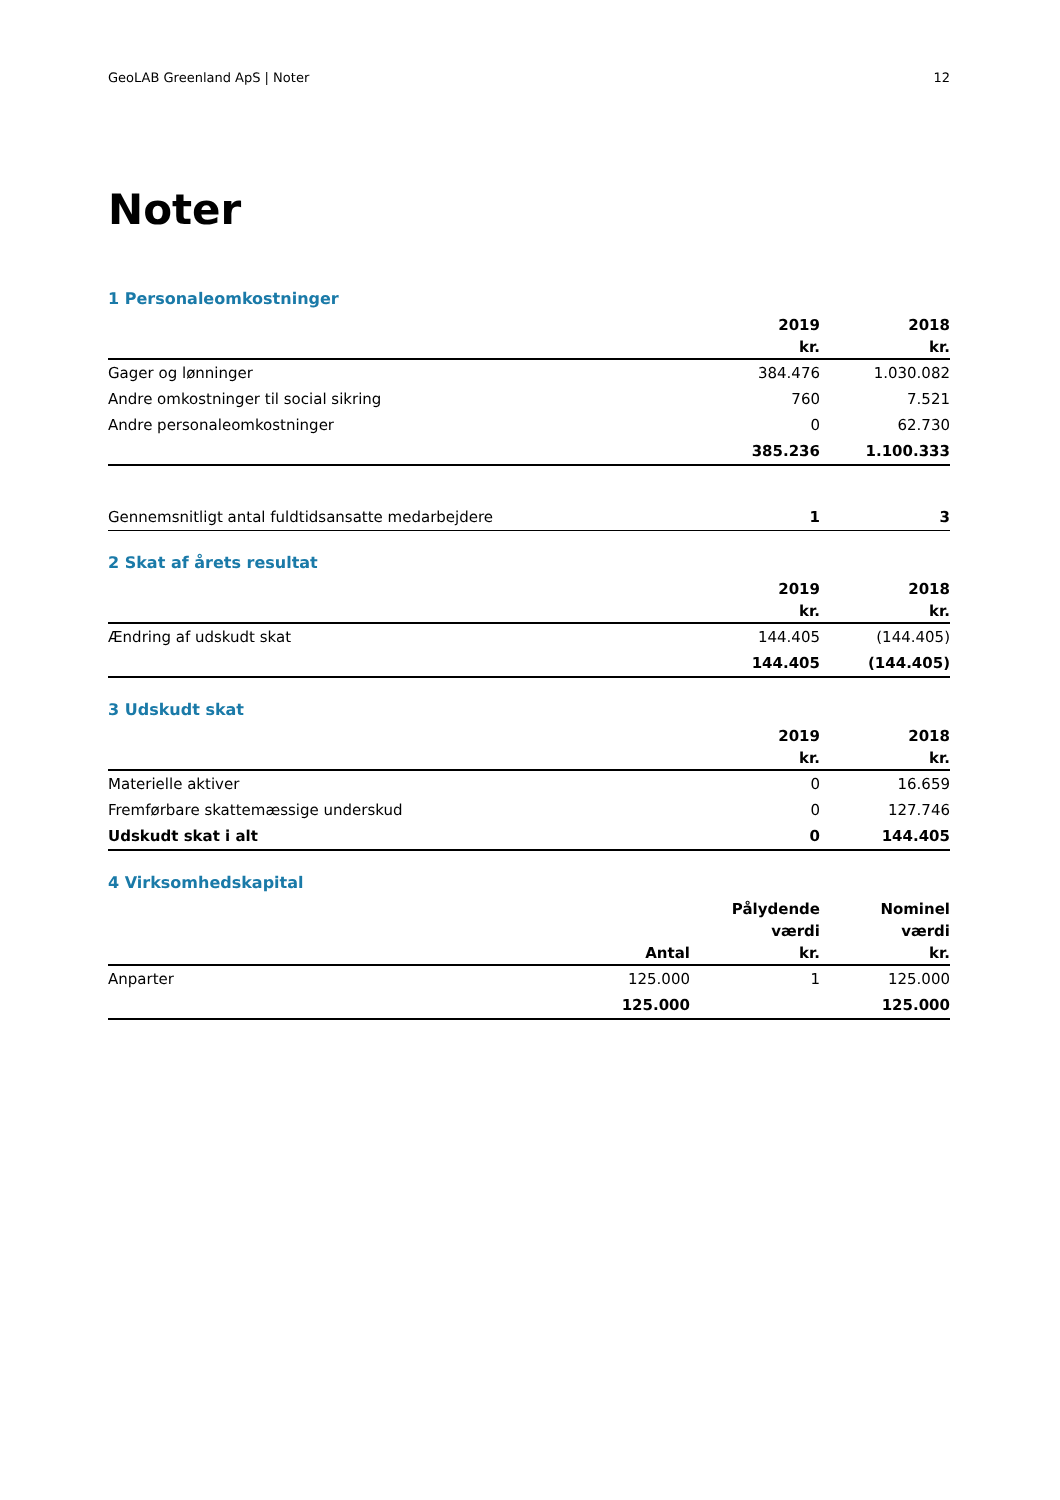GeoLAB Greenland ApS | Noter 12
Noter
1 Personaleomkostninger
| | 2019 | 2018 |
| --- | --- | --- |
| | kr. | kr. |
| Gager og lønninger | 384.476 | 1.030.082 |
| Andre omkostninger til social sikring | 760 | 7.521 |
| Andre personaleomkostninger | 0 | 62.730 |
| | 385.236 | 1.100.333 |
| Gennemsnitligt antal fuldtidsansatte medarbejdere | 1 | 3 |
2 Skat af årets resultat
| | 2019 | 2018 |
| --- | --- | --- |
| | kr. | kr. |
| Ændring af udskudt skat | 144.405 | (144.405) |
| | 144.405 | (144.405) |
3 Udskudt skat
| | 2019 | 2018 |
| --- | --- | --- |
| | kr. | kr. |
| Materielle aktiver | 0 | 16.659 |
| Fremførbare skattemæssige underskud | 0 | 127.746 |
| Udskudt skat i alt | 0 | 144.405 |
4 Virksomhedskapital
| | | Pålydende | Nominel |
| --- | --- | --- | --- |
| | | værdi | værdi |
| | Antal | kr. | kr. |
| Anparter | 125.000 | 1 | 125.000 |
| | 125.000 | | 125.000 |